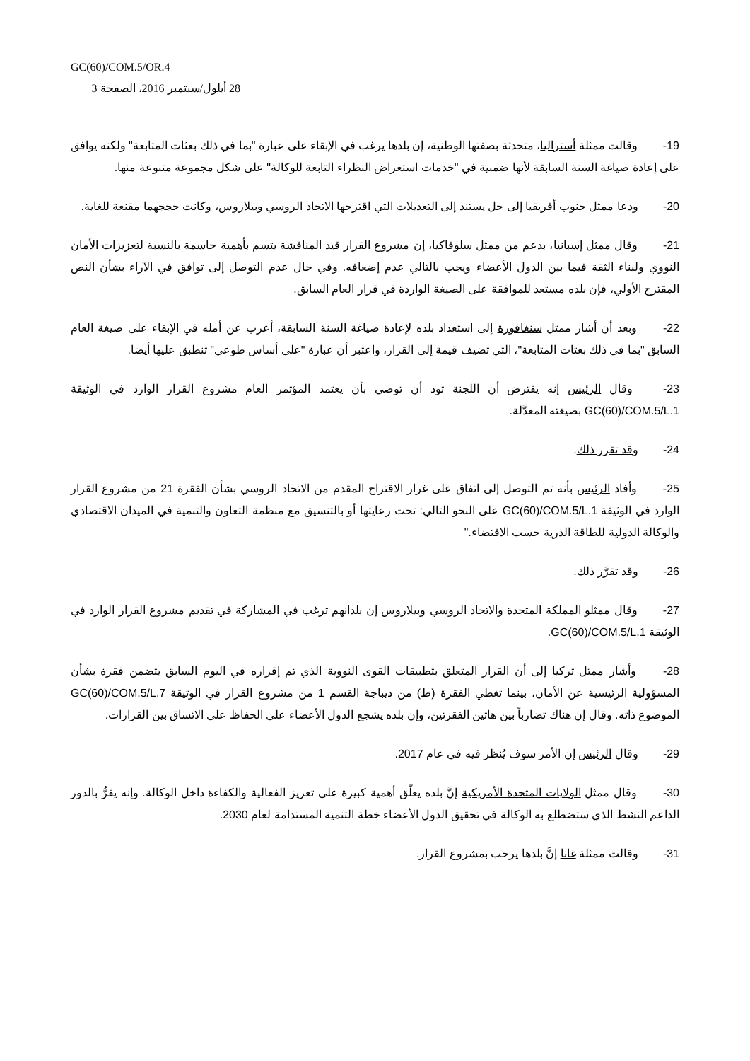GC(60)/COM.5/OR.4
28 أيلول/سبتمبر 2016، الصفحة 3
19- وقالت ممثلة أستراليا، متحدثة بصفتها الوطنية، إن بلدها يرغب في الإبقاء على عبارة "بما في ذلك بعثات المتابعة" ولكنه يوافق على إعادة صياغة السنة السابقة لأنها ضمنية في "خدمات استعراض النظراء التابعة للوكالة" على شكل مجموعة متنوعة منها.
20- ودعا ممثل جنوب أفريقيا إلى حل يستند إلى التعديلات التي اقترحها الاتحاد الروسي وبيلاروس، وكانت حججهما مقنعة للغاية.
21- وقال ممثل إسبانيا، بدعم من ممثل سلوفاكيا، إن مشروع القرار قيد المناقشة يتسم بأهمية حاسمة بالنسبة لتعزيزات الأمان النووي ولبناء الثقة فيما بين الدول الأعضاء ويجب بالتالي عدم إضعافه. وفي حال عدم التوصل إلى توافق في الآراء بشأن النص المقترح الأولي، فإن بلده مستعد للموافقة على الصيغة الواردة في قرار العام السابق.
22- وبعد أن أشار ممثل سنغافورة إلى استعداد بلده لإعادة صياغة السنة السابقة، أعرب عن أمله في الإبقاء على صيغة العام السابق "بما في ذلك بعثات المتابعة"، التي تضيف قيمة إلى القرار، واعتبر أن عبارة "على أساس طوعي" تنطبق عليها أيضا.
23- وقال الرئيس إنه يفترض أن اللجنة تود أن توصي بأن يعتمد المؤتمر العام مشروع القرار الوارد في الوثيقة GC(60)/COM.5/L.1 بصيغته المعدَّلة.
24- وقد تقرر ذلك.
25- وأفاد الرئيس بأنه تم التوصل إلى اتفاق على غرار الاقتراح المقدم من الاتحاد الروسي بشأن الفقرة 21 من مشروع القرار الوارد في الوثيقة GC(60)/COM.5/L.1 على النحو التالي: تحت رعايتها أو بالتنسيق مع منظمة التعاون والتنمية في الميدان الاقتصادي والوكالة الدولية للطاقة الذرية حسب الاقتضاء."
26- وقد تقرَّر ذلك.
27- وقال ممثلو المملكة المتحدة والاتحاد الروسي وبيلاروس إن بلدانهم ترغب في المشاركة في تقديم مشروع القرار الوارد في الوثيقة GC(60)/COM.5/L.1.
28- وأشار ممثل تركيا إلى أن القرار المتعلق بتطبيقات القوى النووية الذي تم إقراره في اليوم السابق يتضمن فقرة بشأن المسؤولية الرئيسية عن الأمان، بينما تغطي الفقرة (ط) من ديباجة القسم 1 من مشروع القرار في الوثيقة GC(60)/COM.5/L.7 الموضوع ذاته. وقال إن هناك تضارباً بين هاتين الفقرتين، وإن بلده يشجع الدول الأعضاء على الحفاظ على الاتساق بين القرارات.
29- وقال الرئيس إن الأمر سوف يُنظر فيه في عام 2017.
30- وقال ممثل الولايات المتحدة الأمريكية إنَّ بلده يعلّق أهمية كبيرة على تعزيز الفعالية والكفاءة داخل الوكالة. وإنه يقرُّ بالدور الداعم النشط الذي ستضطلع به الوكالة في تحقيق الدول الأعضاء خطة التنمية المستدامة لعام 2030.
31- وقالت ممثلة غانا إنَّ بلدها يرحب بمشروع القرار.